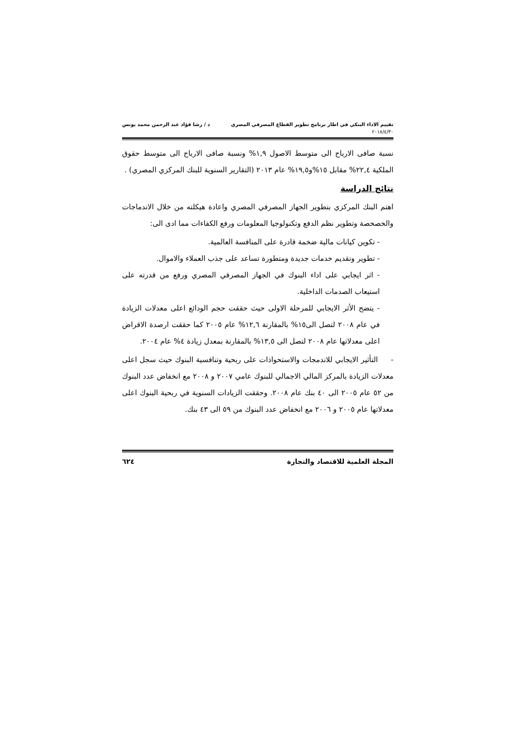تقييم الاداء البنكي في اطار برنامج تطوير القطاع المصرفي المصري د / رشا فؤاد عبد الرحمن محمد يونس
٢٠١٨/٤/٣٠
نسبة صافى الارباح الى متوسط الاصول ١,٩% ونسبة صافى الارباح الى متوسط حقوق الملكية ٢٢,٤% مقابل ١٥%و١٩,٥% عام ٢٠١٣ (التقارير السنوية للبنك المركزي المصري) .
نتائج الدراسة
اهتم البنك المركزي بتطوير الجهاز المصرفي المصري واعادة هيكلته من خلال الاندماجات والخصخصة وتطوير نظم الدفع وتكنولوجيا المعلومات ورفع الكفاءات مما ادى الى:
- تكوين كيانات مالية ضخمة قادرة على المنافسة العالمية.
- تطوير وتقديم خدمات جديدة ومتطورة تساعد على جذب العملاء والاموال.
- اثر ايجابي على اداء البنوك في الجهاز المصرفي المصري ورفع من قدرته على استيعاب الصدمات الداخلية.
- يتضح الأثر الايجابي للمرحلة الاولى حيث حققت حجم الودائع اعلى معدلات الزيادة في عام ٢٠٠٨ لتصل الى١٥% بالمقارنة ١٢,٦% عام ٢٠٠٥ كما حققت ارصدة الاقراض اعلى معدلاتها عام ٢٠٠٨ لتصل الى ١٣,٥% بالمقارنة بمعدل زيادة ٤% عام ٢٠٠٤.
- التأثير الايجابي للاندمجات والاستحواذات على ربحية وتنافسية البنوك حيث سجل اعلى معدلات الزيادة بالمركز المالي الاجمالي للبنوك عامي ٢٠٠٧ و ٢٠٠٨ مع انخفاض عدد البنوك من ٥٢ عام ٢٠٠٥ الى ٤٠ بنك عام ٢٠٠٨. وحققت الزيادات السنوية في ربحية البنوك اعلى معدلاتها عام ٢٠٠٥ و ٢٠٠٦ مع انخفاض عدد البنوك من ٥٩ الى ٤٣ بنك.
المجلة العلمية للاقتصاد والتجارة ٦٢٤